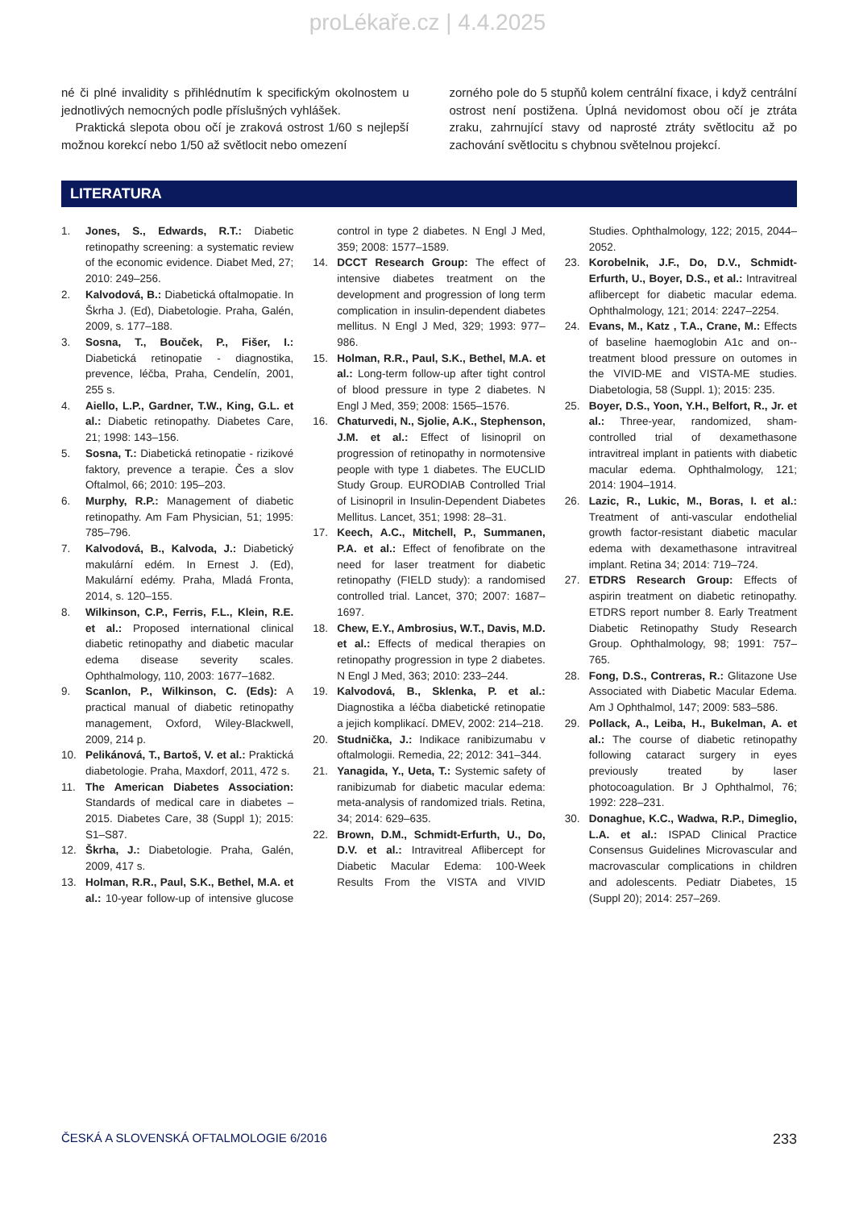proLékaře.cz | 4.4.2025
né či plné invalidity s přihlédnutím k specifickým okolnostem u jednotlivých nemocných podle příslušných vyhlášek.
Praktická slepota obou očí je zraková ostrost 1/60 s nejlepší možnou korekcí nebo 1/50 až světlocit nebo omezení
zorného pole do 5 stupňů kolem centrální fixace, i když centrální ostrost není postižena. Úplná nevidomost obou očí je ztráta zraku, zahrnující stavy od naprosté ztráty světlocitu až po zachování světlocitu s chybnou světelnou projekcí.
LITERATURA
1. Jones, S., Edwards, R.T.: Diabetic retinopathy screening: a systematic review of the economic evidence. Diabet Med, 27; 2010: 249–256.
2. Kalvodová, B.: Diabetická oftalmopatie. In Škrha J. (Ed), Diabetologie. Praha, Galén, 2009, s. 177–188.
3. Sosna, T., Bouček, P., Fišer, I.: Diabetická retinopatie - diagnostika, prevence, léčba, Praha, Cendelín, 2001, 255 s.
4. Aiello, L.P., Gardner, T.W., King, G.L. et al.: Diabetic retinopathy. Diabetes Care, 21; 1998: 143–156.
5. Sosna, T.: Diabetická retinopatie - rizikové faktory, prevence a terapie. Čes a slov Oftalmol, 66; 2010: 195–203.
6. Murphy, R.P.: Management of diabetic retinopathy. Am Fam Physician, 51; 1995: 785–796.
7. Kalvodová, B., Kalvoda, J.: Diabetický makulární edém. In Ernest J. (Ed), Makulární edémy. Praha, Mladá Fronta, 2014, s. 120–155.
8. Wilkinson, C.P., Ferris, F.L., Klein, R.E. et al.: Proposed international clinical diabetic retinopathy and diabetic macular edema disease severity scales. Ophthalmology, 110, 2003: 1677–1682.
9. Scanlon, P., Wilkinson, C. (Eds): A practical manual of diabetic retinopathy management, Oxford, Wiley-Blackwell, 2009, 214 p.
10. Pelikánová, T., Bartoš, V. et al.: Praktická diabetologie. Praha, Maxdorf, 2011, 472 s.
11. The American Diabetes Association: Standards of medical care in diabetes – 2015. Diabetes Care, 38 (Suppl 1); 2015: S1–S87.
12. Škrha, J.: Diabetologie. Praha, Galén, 2009, 417 s.
13. Holman, R.R., Paul, S.K., Bethel, M.A. et al.: 10-year follow-up of intensive glucose control in type 2 diabetes. N Engl J Med, 359; 2008: 1577–1589.
14. DCCT Research Group: The effect of intensive diabetes treatment on the development and progression of long term complication in insulin-dependent diabetes mellitus. N Engl J Med, 329; 1993: 977–986.
15. Holman, R.R., Paul, S.K., Bethel, M.A. et al.: Long-term follow-up after tight control of blood pressure in type 2 diabetes. N Engl J Med, 359; 2008: 1565–1576.
16. Chaturvedi, N., Sjolie, A.K., Stephenson, J.M. et al.: Effect of lisinopril on progression of retinopathy in normotensive people with type 1 diabetes. The EUCLID Study Group. EURODIAB Controlled Trial of Lisinopril in Insulin-Dependent Diabetes Mellitus. Lancet, 351; 1998: 28–31.
17. Keech, A.C., Mitchell, P., Summanen, P.A. et al.: Effect of fenofibrate on the need for laser treatment for diabetic retinopathy (FIELD study): a randomised controlled trial. Lancet, 370; 2007: 1687–1697.
18. Chew, E.Y., Ambrosius, W.T., Davis, M.D. et al.: Effects of medical therapies on retinopathy progression in type 2 diabetes. N Engl J Med, 363; 2010: 233–244.
19. Kalvodová, B., Sklenka, P. et al.: Diagnostika a léčba diabetické retinopatie a jejich komplikací. DMEV, 2002: 214–218.
20. Studnička, J.: Indikace ranibizumabu v oftalmologii. Remedia, 22; 2012: 341–344.
21. Yanagida, Y., Ueta, T.: Systemic safety of ranibizumab for diabetic macular edema: meta-analysis of randomized trials. Retina, 34; 2014: 629–635.
22. Brown, D.M., Schmidt-Erfurth, U., Do, D.V. et al.: Intravitreal Aflibercept for Diabetic Macular Edema: 100-Week Results From the VISTA and VIVID Studies. Ophthalmology, 122; 2015, 2044–2052.
23. Korobelnik, J.F., Do, D.V., Schmidt-Erfurth, U., Boyer, D.S., et al.: Intravitreal aflibercept for diabetic macular edema. Ophthalmology, 121; 2014: 2247–2254.
24. Evans, M., Katz , T.A., Crane, M.: Effects of baseline haemoglobin A1c and on--treatment blood pressure on outomes in the VIVID-ME and VISTA-ME studies. Diabetologia, 58 (Suppl. 1); 2015: 235.
25. Boyer, D.S., Yoon, Y.H., Belfort, R., Jr. et al.: Three-year, randomized, sham-controlled trial of dexamethasone intravitreal implant in patients with diabetic macular edema. Ophthalmology, 121; 2014: 1904–1914.
26. Lazic, R., Lukic, M., Boras, I. et al.: Treatment of anti-vascular endothelial growth factor-resistant diabetic macular edema with dexamethasone intravitreal implant. Retina 34; 2014: 719–724.
27. ETDRS Research Group: Effects of aspirin treatment on diabetic retinopathy. ETDRS report number 8. Early Treatment Diabetic Retinopathy Study Research Group. Ophthalmology, 98; 1991: 757–765.
28. Fong, D.S., Contreras, R.: Glitazone Use Associated with Diabetic Macular Edema. Am J Ophthalmol, 147; 2009: 583–586.
29. Pollack, A., Leiba, H., Bukelman, A. et al.: The course of diabetic retinopathy following cataract surgery in eyes previously treated by laser photocoagulation. Br J Ophthalmol, 76; 1992: 228–231.
30. Donaghue, K.C., Wadwa, R.P., Dimeglio, L.A. et al.: ISPAD Clinical Practice Consensus Guidelines Microvascular and macrovascular complications in children and adolescents. Pediatr Diabetes, 15 (Suppl 20); 2014: 257–269.
ČESKÁ A SLOVENSKÁ OFTALMOLOGIE 6/2016 233